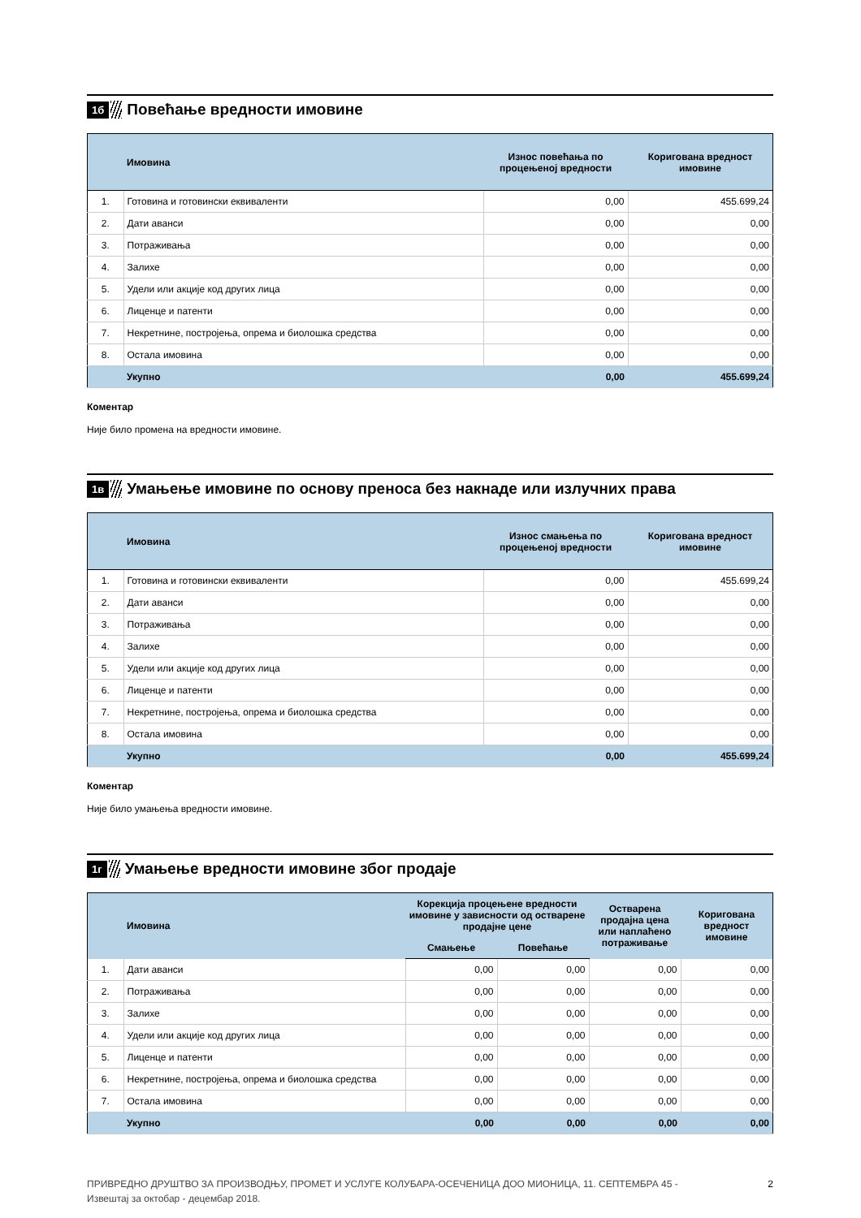1б
Повећање вредности имовине
| | Имовина | Износ повећања по процењеној вредности | Коригована вредност имовине |
| --- | --- | --- | --- |
| 1. | Готовина и готовински еквиваленти | 0,00 | 455.699,24 |
| 2. | Дати аванси | 0,00 | 0,00 |
| 3. | Потраживања | 0,00 | 0,00 |
| 4. | Залихе | 0,00 | 0,00 |
| 5. | Удели или акције код других лица | 0,00 | 0,00 |
| 6. | Лиценце и патенти | 0,00 | 0,00 |
| 7. | Некретнине, постројења, опрема и биолошка средства | 0,00 | 0,00 |
| 8. | Остала имовина | 0,00 | 0,00 |
| | Укупно | 0,00 | 455.699,24 |
Коментар
Није било промена на вредности имовине.
1в
Умањење имовине по основу преноса без накнаде или излучних права
| | Имовина | Износ смањења по процењеној вредности | Коригована вредност имовине |
| --- | --- | --- | --- |
| 1. | Готовина и готовински еквиваленти | 0,00 | 455.699,24 |
| 2. | Дати аванси | 0,00 | 0,00 |
| 3. | Потраживања | 0,00 | 0,00 |
| 4. | Залихе | 0,00 | 0,00 |
| 5. | Удели или акције код других лица | 0,00 | 0,00 |
| 6. | Лиценце и патенти | 0,00 | 0,00 |
| 7. | Некретнине, постројења, опрема и биолошка средства | 0,00 | 0,00 |
| 8. | Остала имовина | 0,00 | 0,00 |
| | Укупно | 0,00 | 455.699,24 |
Коментар
Није било умањења вредности имовине.
1г
Умањење вредности имовине због продаје
| | Имовина | Корекција процењене вредности имовине у зависности од остварене продајне цене | | Остварена продајна цена или наплаћено потраживање | Коригована вредност имовине |
| --- | --- | --- | --- | --- | --- |
| | | Смањење | Повећање | | |
| 1. | Дати аванси | 0,00 | 0,00 | 0,00 | 0,00 |
| 2. | Потраживања | 0,00 | 0,00 | 0,00 | 0,00 |
| 3. | Залихе | 0,00 | 0,00 | 0,00 | 0,00 |
| 4. | Удели или акције код других лица | 0,00 | 0,00 | 0,00 | 0,00 |
| 5. | Лиценце и патенти | 0,00 | 0,00 | 0,00 | 0,00 |
| 6. | Некретнине, постројења, опрема и биолошка средства | 0,00 | 0,00 | 0,00 | 0,00 |
| 7. | Остала имовина | 0,00 | 0,00 | 0,00 | 0,00 |
| | Укупно | 0,00 | 0,00 | 0,00 | 0,00 |
ПРИВРЕДНО ДРУШТВО ЗА ПРОИЗВОДЊУ, ПРОМЕТ И УСЛУГЕ КОЛУБАРА-ОСЕЧЕНИЦА ДОО МИОНИЦА, 11. СЕПТЕМБРА 45 -
Извештај за октобар - децембар 2018.
2